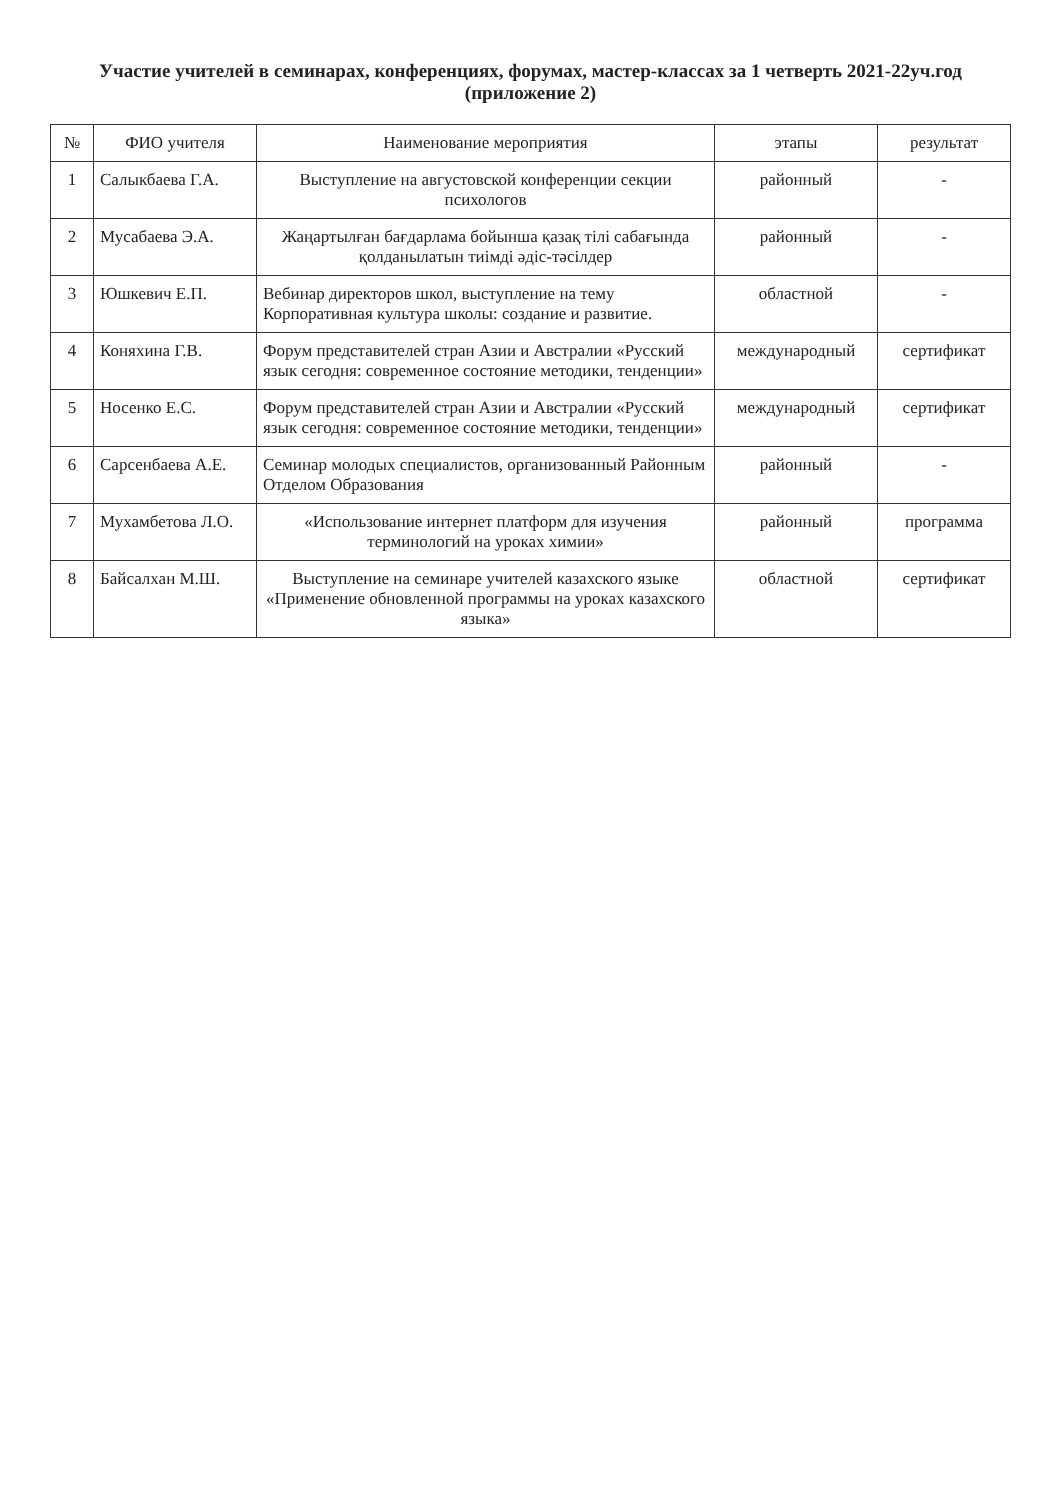Участие учителей в семинарах, конференциях, форумах, мастер-классах за 1 четверть 2021-22уч.год (приложение 2)
| № | ФИО учителя | Наименование мероприятия | этапы | результат |
| --- | --- | --- | --- | --- |
| 1 | Салыкбаева Г.А. | Выступление на августовской конференции секции психологов | районный | - |
| 2 | Мусабаева Э.А. | Жаңартылған бағдарлама бойынша қазақ тілі сабағында қолданылатын тиімді әдіс-тәсілдер | районный | - |
| 3 | Юшкевич Е.П. | Вебинар директоров школ, выступление на тему Корпоративная культура школы: создание и развитие. | областной | - |
| 4 | Коняхина Г.В. | Форум представителей стран Азии и Австралии «Русский язык сегодня: современное состояние методики, тенденции» | международный | сертификат |
| 5 | Носенко Е.С. | Форум представителей стран Азии и Австралии «Русский язык сегодня: современное состояние методики, тенденции» | международный | сертификат |
| 6 | Сарсенбаева А.Е. | Семинар молодых специалистов, организованный Районным Отделом Образования | районный | - |
| 7 | Мухамбетова Л.О. | «Использование интернет платформ для изучения терминологий на уроках химии» | районный | программа |
| 8 | Байсалхан М.Ш. | Выступление на семинаре учителей казахского языке «Применение обновленной программы на уроках казахского языка» | областной | сертификат |